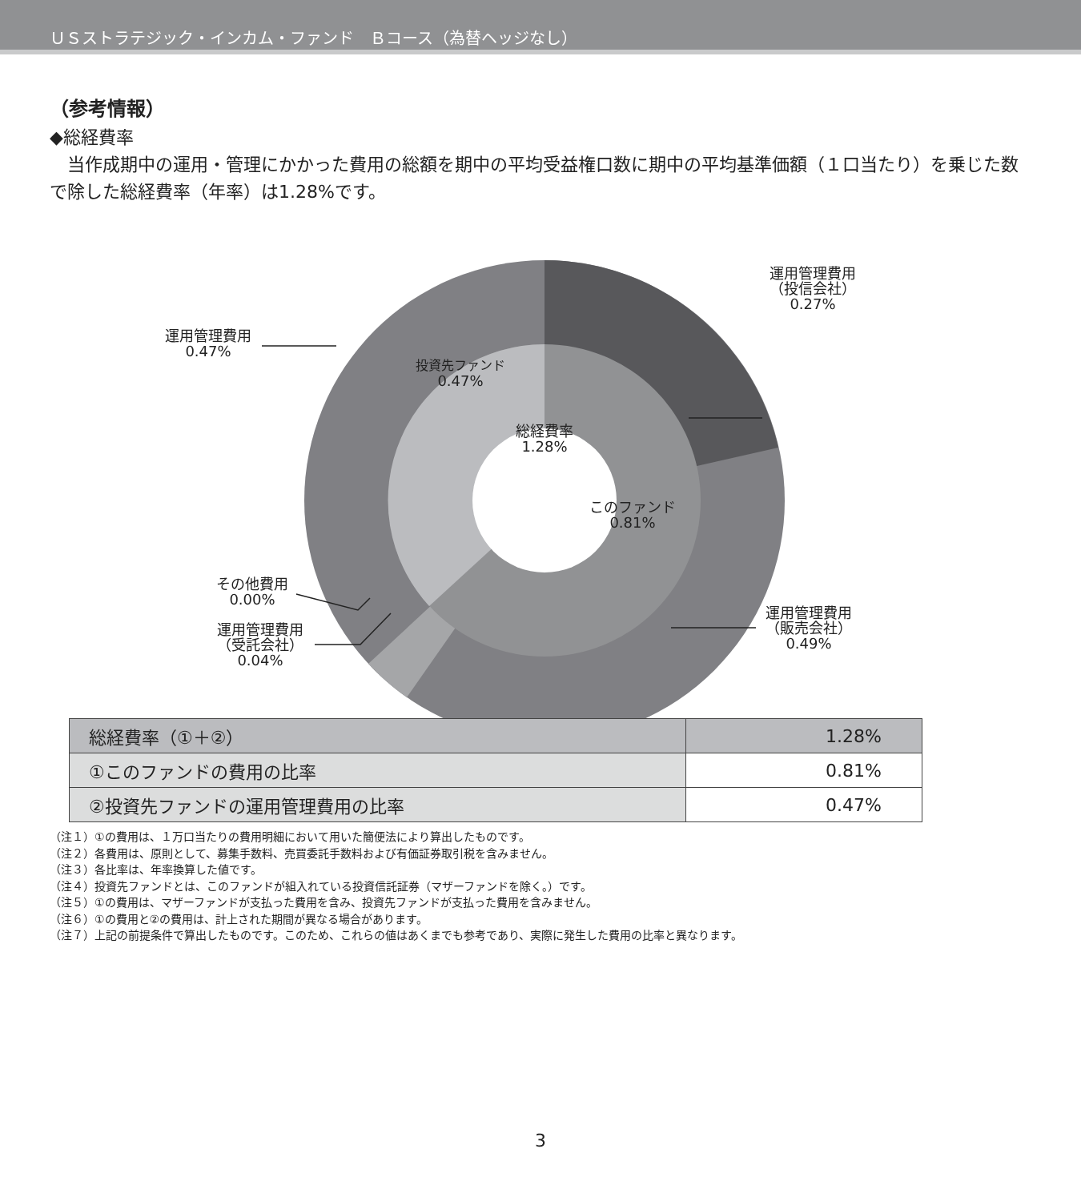ＵＳストラテジック・インカム・ファンド　Ｂコース（為替ヘッジなし）
（参考情報）
◆総経費率
　当作成期中の運用・管理にかかった費用の総額を期中の平均受益権口数に期中の平均基準価額（１口当たり）を乗じた数で除した総経費率（年率）は1.28%です。
運用管理費用
（投信会社）
0.27%
運用管理費用
0.47%
投資先ファンド
0.47%
総経費率
1.28%
このファンド
0.81%
その他費用
0.00%
運用管理費用
（受託会社）
0.04%
運用管理費用
（販売会社）
0.49%
| 総経費率（①＋②） | 1.28% |
| ①このファンドの費用の比率 | 0.81% |
| ②投資先ファンドの運用管理費用の比率 | 0.47% |
（注１）①の費用は、１万口当たりの費用明細において用いた簡便法により算出したものです。
（注２）各費用は、原則として、募集手数料、売買委託手数料および有価証券取引税を含みません。
（注３）各比率は、年率換算した値です。
（注４）投資先ファンドとは、このファンドが組入れている投資信託証券（マザーファンドを除く。）です。
（注５）①の費用は、マザーファンドが支払った費用を含み、投資先ファンドが支払った費用を含みません。
（注６）①の費用と②の費用は、計上された期間が異なる場合があります。
（注７）上記の前提条件で算出したものです。このため、これらの値はあくまでも参考であり、実際に発生した費用の比率と異なります。
3